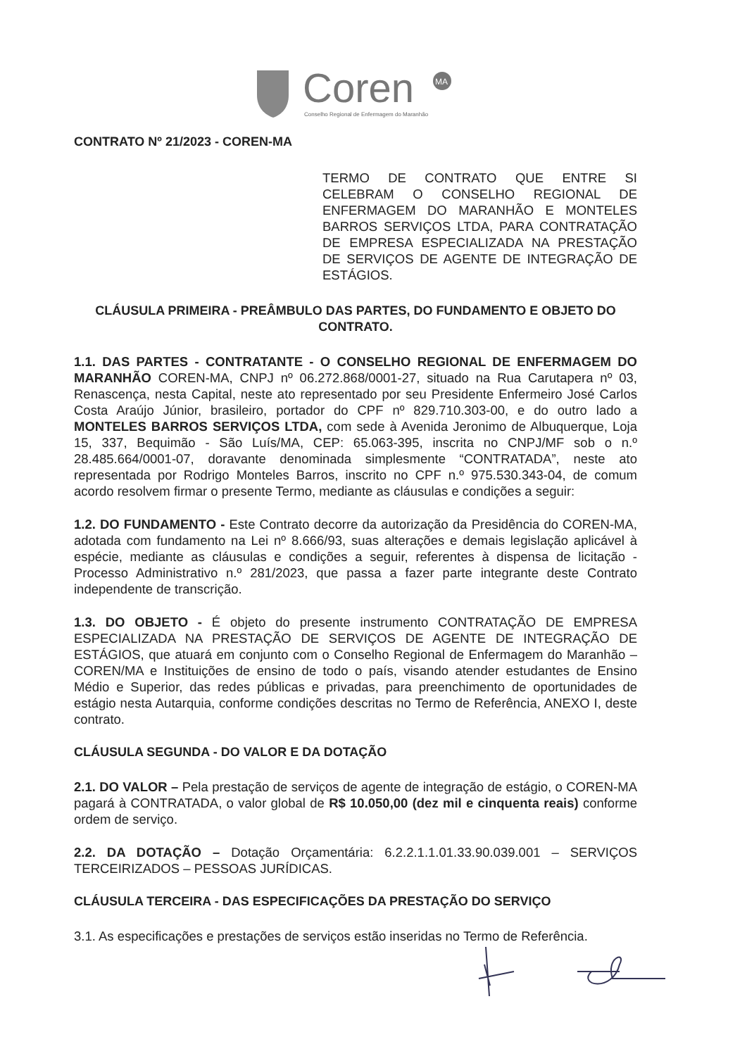Coren
MA
Conselho Regional de Enfermagem do Maranhão
CONTRATO Nº 21/2023 - COREN-MA
TERMO DE CONTRATO QUE ENTRE SI CELEBRAM O CONSELHO REGIONAL DE ENFERMAGEM DO MARANHÃO E MONTELES BARROS SERVIÇOS LTDA, PARA CONTRATAÇÃO DE EMPRESA ESPECIALIZADA NA PRESTAÇÃO DE SERVIÇOS DE AGENTE DE INTEGRAÇÃO DE ESTÁGIOS.
CLÁUSULA PRIMEIRA - PREÂMBULO DAS PARTES, DO FUNDAMENTO E OBJETO DO CONTRATO.
1.1. DAS PARTES - CONTRATANTE - O CONSELHO REGIONAL DE ENFERMAGEM DO MARANHÃO COREN-MA, CNPJ nº 06.272.868/0001-27, situado na Rua Carutapera nº 03, Renascença, nesta Capital, neste ato representado por seu Presidente Enfermeiro José Carlos Costa Araújo Júnior, brasileiro, portador do CPF nº 829.710.303-00, e do outro lado a MONTELES BARROS SERVIÇOS LTDA, com sede à Avenida Jeronimo de Albuquerque, Loja 15, 337, Bequimão - São Luís/MA, CEP: 65.063-395, inscrita no CNPJ/MF sob o n.º 28.485.664/0001-07, doravante denominada simplesmente “CONTRATADA”, neste ato representada por Rodrigo Monteles Barros, inscrito no CPF n.º 975.530.343-04, de comum acordo resolvem firmar o presente Termo, mediante as cláusulas e condições a seguir:
1.2. DO FUNDAMENTO - Este Contrato decorre da autorização da Presidência do COREN-MA, adotada com fundamento na Lei nº 8.666/93, suas alterações e demais legislação aplicável à espécie, mediante as cláusulas e condições a seguir, referentes à dispensa de licitação - Processo Administrativo n.º 281/2023, que passa a fazer parte integrante deste Contrato independente de transcrição.
1.3. DO OBJETO - É objeto do presente instrumento CONTRATAÇÃO DE EMPRESA ESPECIALIZADA NA PRESTAÇÃO DE SERVIÇOS DE AGENTE DE INTEGRAÇÃO DE ESTÁGIOS, que atuará em conjunto com o Conselho Regional de Enfermagem do Maranhão – COREN/MA e Instituições de ensino de todo o país, visando atender estudantes de Ensino Médio e Superior, das redes públicas e privadas, para preenchimento de oportunidades de estágio nesta Autarquia, conforme condições descritas no Termo de Referência, ANEXO I, deste contrato.
CLÁUSULA SEGUNDA - DO VALOR E DA DOTAÇÃO
2.1. DO VALOR – Pela prestação de serviços de agente de integração de estágio, o COREN-MA pagará à CONTRATADA, o valor global de R$ 10.050,00 (dez mil e cinquenta reais) conforme ordem de serviço.
2.2. DA DOTAÇÃO – Dotação Orçamentária: 6.2.2.1.1.01.33.90.039.001 – SERVIÇOS TERCEIRIZADOS – PESSOAS JURÍDICAS.
CLÁUSULA TERCEIRA - DAS ESPECIFICAÇÕES DA PRESTAÇÃO DO SERVIÇO
3.1. As especificações e prestações de serviços estão inseridas no Termo de Referência.